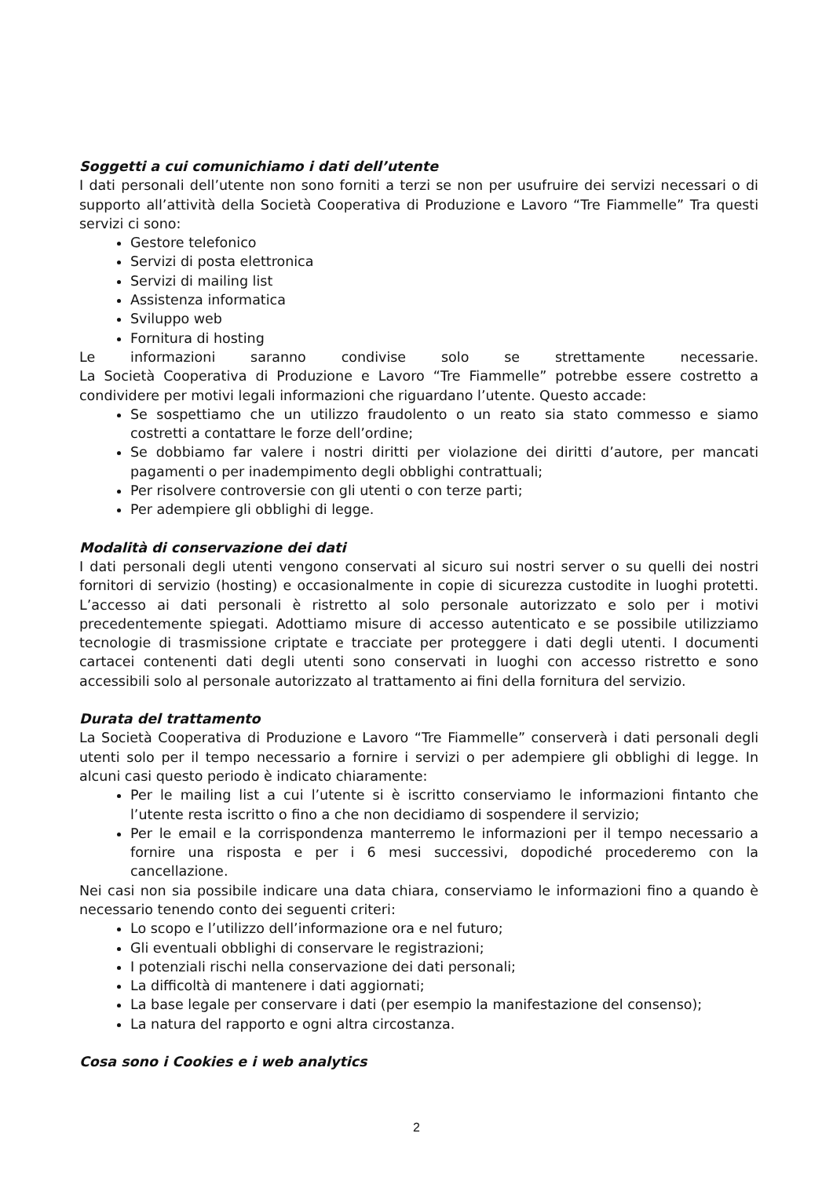Soggetti a cui comunichiamo i dati dell’utente
I dati personali dell’utente non sono forniti a terzi se non per usufruire dei servizi necessari o di supporto all’attività della Società Cooperativa di Produzione e Lavoro “Tre Fiammelle” Tra questi servizi ci sono:
Gestore telefonico
Servizi di posta elettronica
Servizi di mailing list
Assistenza informatica
Sviluppo web
Fornitura di hosting
Le informazioni saranno condivise solo se strettamente necessarie.
La Società Cooperativa di Produzione e Lavoro “Tre Fiammelle” potrebbe essere costretto a condividere per motivi legali informazioni che riguardano l’utente. Questo accade:
Se sospettiamo che un utilizzo fraudolento o un reato sia stato commesso e siamo costretti a contattare le forze dell’ordine;
Se dobbiamo far valere i nostri diritti per violazione dei diritti d’autore, per mancati pagamenti o per inadempimento degli obblighi contrattuali;
Per risolvere controversie con gli utenti o con terze parti;
Per adempiere gli obblighi di legge.
Modalità di conservazione dei dati
I dati personali degli utenti vengono conservati al sicuro sui nostri server o su quelli dei nostri fornitori di servizio (hosting) e occasionalmente in copie di sicurezza custodite in luoghi protetti. L’accesso ai dati personali è ristretto al solo personale autorizzato e solo per i motivi precedentemente spiegati. Adottiamo misure di accesso autenticato e se possibile utilizziamo tecnologie di trasmissione criptate e tracciate per proteggere i dati degli utenti. I documenti cartacei contenenti dati degli utenti sono conservati in luoghi con accesso ristretto e sono accessibili solo al personale autorizzato al trattamento ai fini della fornitura del servizio.
Durata del trattamento
La Società Cooperativa di Produzione e Lavoro “Tre Fiammelle” conserverà i dati personali degli utenti solo per il tempo necessario a fornire i servizi o per adempiere gli obblighi di legge. In alcuni casi questo periodo è indicato chiaramente:
Per le mailing list a cui l’utente si è iscritto conserviamo le informazioni fintanto che l’utente resta iscritto o fino a che non decidiamo di sospendere il servizio;
Per le email e la corrispondenza manterremo le informazioni per il tempo necessario a fornire una risposta e per i 6 mesi successivi, dopodiché procederemo con la cancellazione.
Nei casi non sia possibile indicare una data chiara, conserviamo le informazioni fino a quando è necessario tenendo conto dei seguenti criteri:
Lo scopo e l’utilizzo dell’informazione ora e nel futuro;
Gli eventuali obblighi di conservare le registrazioni;
I potenziali rischi nella conservazione dei dati personali;
La difficoltà di mantenere i dati aggiornati;
La base legale per conservare i dati (per esempio la manifestazione del consenso);
La natura del rapporto e ogni altra circostanza.
Cosa sono i Cookies e i web analytics
2